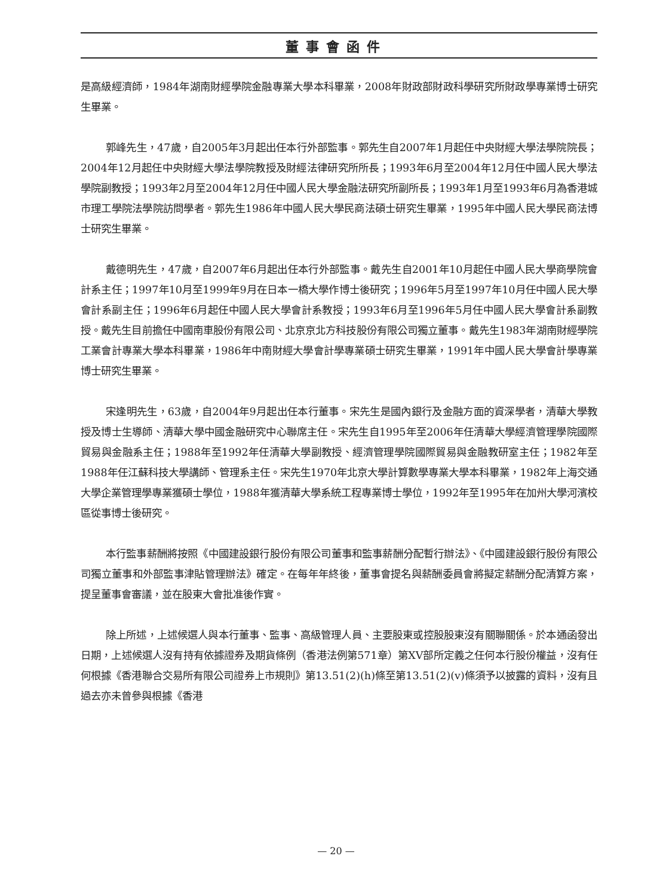董事會函件
是高級經濟師，1984年湖南財經學院金融專業大學本科畢業，2008年財政部財政科學研究所財政學專業博士研究生畢業。
郭峰先生，47歲，自2005年3月起出任本行外部監事。郭先生自2007年1月起任中央財經大學法學院院長；2004年12月起任中央財經大學法學院教授及財經法律研究所所長；1993年6月至2004年12月任中國人民大學法學院副教授；1993年2月至2004年12月任中國人民大學金融法研究所副所長；1993年1月至1993年6月為香港城市理工學院法學院訪問學者。郭先生1986年中國人民大學民商法碩士研究生畢業，1995年中國人民大學民商法博士研究生畢業。
戴德明先生，47歲，自2007年6月起出任本行外部監事。戴先生自2001年10月起任中國人民大學商學院會計系主任；1997年10月至1999年9月在日本一橋大學作博士後研究；1996年5月至1997年10月任中國人民大學會計系副主任；1996年6月起任中國人民大學會計系教授；1993年6月至1996年5月任中國人民大學會計系副教授。戴先生目前擔任中國南車股份有限公司、北京京北方科技股份有限公司獨立董事。戴先生1983年湖南財經學院工業會計專業大學本科畢業，1986年中南財經大學會計學專業碩士研究生畢業，1991年中國人民大學會計學專業博士研究生畢業。
宋逢明先生，63歲，自2004年9月起出任本行董事。宋先生是國內銀行及金融方面的資深學者，清華大學教授及博士生導師、清華大學中國金融研究中心聯席主任。宋先生自1995年至2006年任清華大學經濟管理學院國際貿易與金融系主任；1988年至1992年任清華大學副教授、經濟管理學院國際貿易與金融教研室主任；1982年至1988年任江蘇科技大學講師、管理系主任。宋先生1970年北京大學計算數學專業大學本科畢業，1982年上海交通大學企業管理學專業獲碩士學位，1988年獲清華大學系統工程專業博士學位，1992年至1995年在加州大學河濱校區從事博士後研究。
本行監事薪酬將按照《中國建設銀行股份有限公司董事和監事薪酬分配暫行辦法》、《中國建設銀行股份有限公司獨立董事和外部監事津貼管理辦法》確定。在每年年終後，董事會提名與薪酬委員會將擬定薪酬分配清算方案，提呈董事會審議，並在股東大會批准後作實。
除上所述，上述候選人與本行董事、監事、高級管理人員、主要股東或控股股東沒有關聯關係。於本通函發出日期，上述候選人沒有持有依據證券及期貨條例（香港法例第571章）第XV部所定義之任何本行股份權益，沒有任何根據《香港聯合交易所有限公司證券上市規則》第13.51(2)(h)條至第13.51(2)(v)條須予以披露的資料，沒有且過去亦未曾參與根據《香港
— 20 —